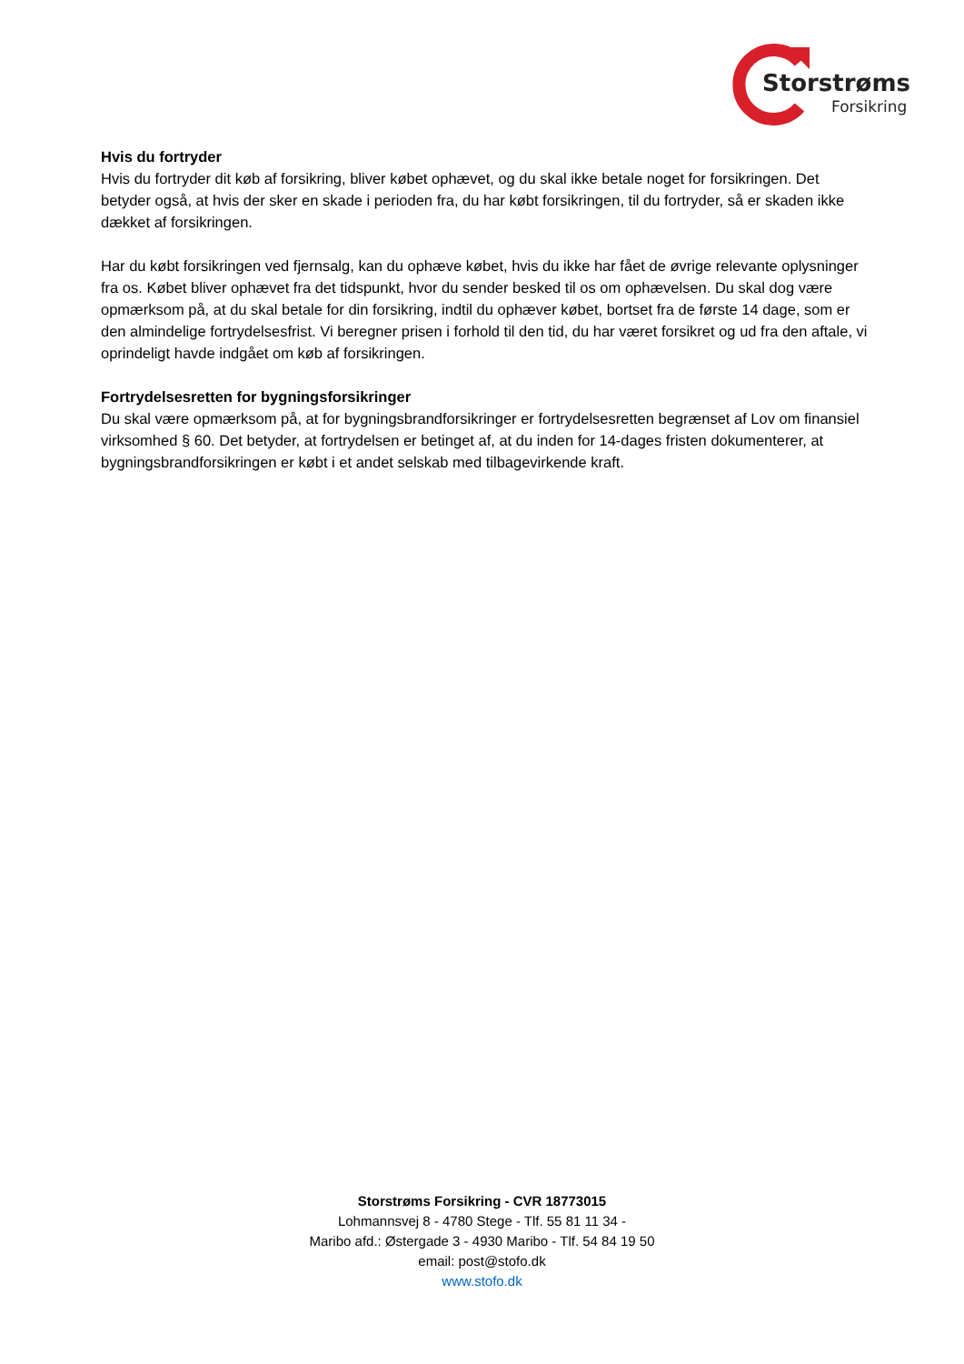Storstrøms
Forsikring
Hvis du fortryder
Hvis du fortryder dit køb af forsikring, bliver købet ophævet, og du skal ikke betale noget for forsikringen. Det betyder også, at hvis der sker en skade i perioden fra, du har købt forsikringen, til du fortryder, så er skaden ikke dækket af forsikringen.
Har du købt forsikringen ved fjernsalg, kan du ophæve købet, hvis du ikke har fået de øvrige relevante oplysninger fra os. Købet bliver ophævet fra det tidspunkt, hvor du sender besked til os om ophævelsen. Du skal dog være opmærksom på, at du skal betale for din forsikring, indtil du ophæver købet, bortset fra de første 14 dage, som er den almindelige fortrydelsesfrist. Vi beregner prisen i forhold til den tid, du har været forsikret og ud fra den aftale, vi oprindeligt havde indgået om køb af forsikringen.
Fortrydelsesretten for bygningsforsikringer
Du skal være opmærksom på, at for bygningsbrandforsikringer er fortrydelsesretten begrænset af Lov om finansiel virksomhed § 60. Det betyder, at fortrydelsen er betinget af, at du inden for 14-dages fristen dokumenterer, at bygningsbrandforsikringen er købt i et andet selskab med tilbagevirkende kraft.
Storstrøms Forsikring - CVR 18773015
Lohmannsvej 8 - 4780 Stege - Tlf. 55 81 11 34 -
Maribo afd.: Østergade 3 - 4930 Maribo - Tlf. 54 84 19 50
email: post@stofo.dk
www.stofo.dk